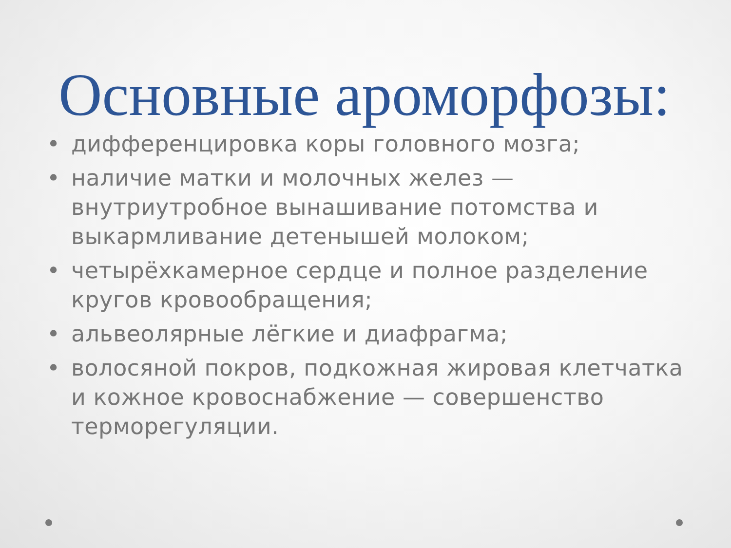Основные ароморфозы:
• дифференцировка коры головного мозга;
• наличие матки и молочных желез — внутриутробное вынашивание потомства и выкармливание детенышей молоком;
• четырёхкамерное сердце и полное разделение кругов кровообращения;
• альвеолярные лёгкие и диафрагма;
• волосяной покров, подкожная жировая клетчатка и кожное кровоснабжение — совершенство терморегуляции.